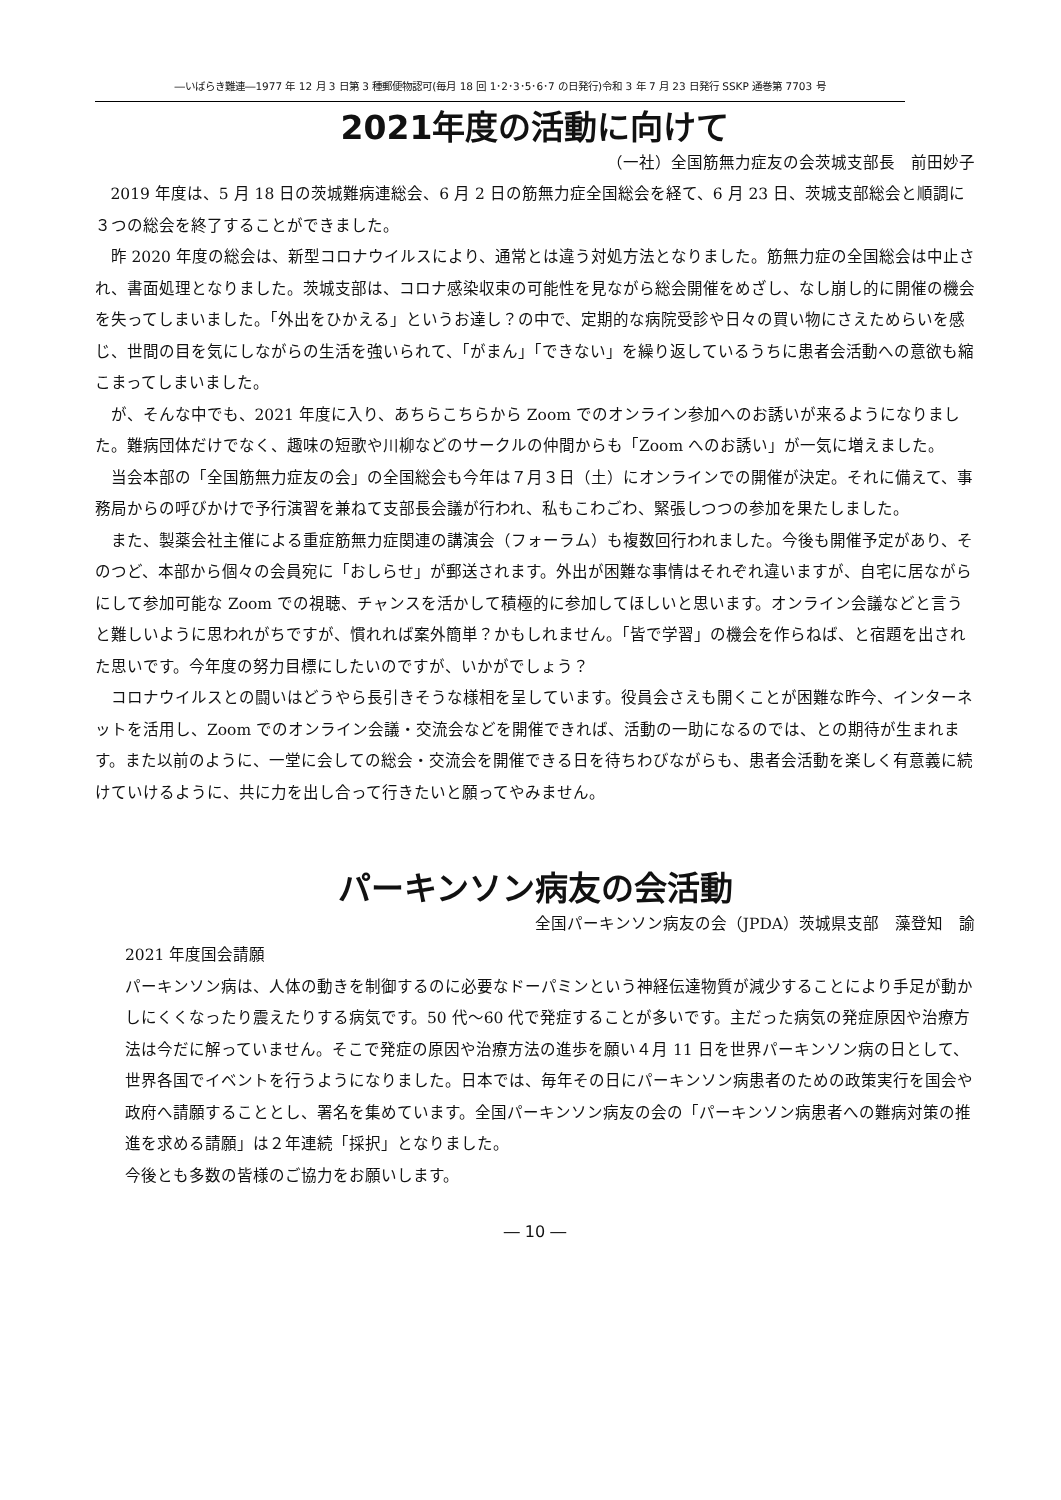―いばらき難連―1977 年 12 月 3 日第 3 種郵便物認可(毎月 18 回 1･2･3･5･6･7 の日発行)令和 3 年 7 月 23 日発行 SSKP 通巻第 7703 号
2021年度の活動に向けて
（一社）全国筋無力症友の会茨城支部長　前田妙子
2019 年度は、5 月 18 日の茨城難病連総会、6 月 2 日の筋無力症全国総会を経て、6 月 23 日、茨城支部総会と順調に３つの総会を終了することができました。
昨 2020 年度の総会は、新型コロナウイルスにより、通常とは違う対処方法となりました。筋無力症の全国総会は中止され、書面処理となりました。茨城支部は、コロナ感染収束の可能性を見ながら総会開催をめざし、なし崩し的に開催の機会を失ってしまいました。「外出をひかえる」というお達し？の中で、定期的な病院受診や日々の買い物にさえためらいを感じ、世間の目を気にしながらの生活を強いられて、「がまん」「できない」を繰り返しているうちに患者会活動への意欲も縮こまってしまいました。
が、そんな中でも、2021 年度に入り、あちらこちらから Zoom でのオンライン参加へのお誘いが来るようになりました。難病団体だけでなく、趣味の短歌や川柳などのサークルの仲間からも「Zoom へのお誘い」が一気に増えました。
当会本部の「全国筋無力症友の会」の全国総会も今年は７月３日（土）にオンラインでの開催が決定。それに備えて、事務局からの呼びかけで予行演習を兼ねて支部長会議が行われ、私もこわごわ、緊張しつつの参加を果たしました。
また、製薬会社主催による重症筋無力症関連の講演会（フォーラム）も複数回行われました。今後も開催予定があり、そのつど、本部から個々の会員宛に「おしらせ」が郵送されます。外出が困難な事情はそれぞれ違いますが、自宅に居ながらにして参加可能な Zoom での視聴、チャンスを活かして積極的に参加してほしいと思います。オンライン会議などと言うと難しいように思われがちですが、慣れれば案外簡単？かもしれません。「皆で学習」の機会を作らねば、と宿題を出された思いです。今年度の努力目標にしたいのですが、いかがでしょう？
コロナウイルスとの闘いはどうやら長引きそうな様相を呈しています。役員会さえも開くことが困難な昨今、インターネットを活用し、Zoom でのオンライン会議・交流会などを開催できれば、活動の一助になるのでは、との期待が生まれます。また以前のように、一堂に会しての総会・交流会を開催できる日を待ちわびながらも、患者会活動を楽しく有意義に続けていけるように、共に力を出し合って行きたいと願ってやみません。
パーキンソン病友の会活動
全国パーキンソン病友の会（JPDA）茨城県支部　藻登知　諭
2021 年度国会請願
パーキンソン病は、人体の動きを制御するのに必要なドーパミンという神経伝達物質が減少することにより手足が動かしにくくなったり震えたりする病気です。50 代～60 代で発症することが多いです。主だった病気の発症原因や治療方法は今だに解っていません。そこで発症の原因や治療方法の進歩を願い４月 11 日を世界パーキンソン病の日として、世界各国でイベントを行うようになりました。日本では、毎年その日にパーキンソン病患者のための政策実行を国会や政府へ請願することとし、署名を集めています。全国パーキンソン病友の会の「パーキンソン病患者への難病対策の推進を求める請願」は２年連続「採択」となりました。
今後とも多数の皆様のご協力をお願いします。
― 10 ―